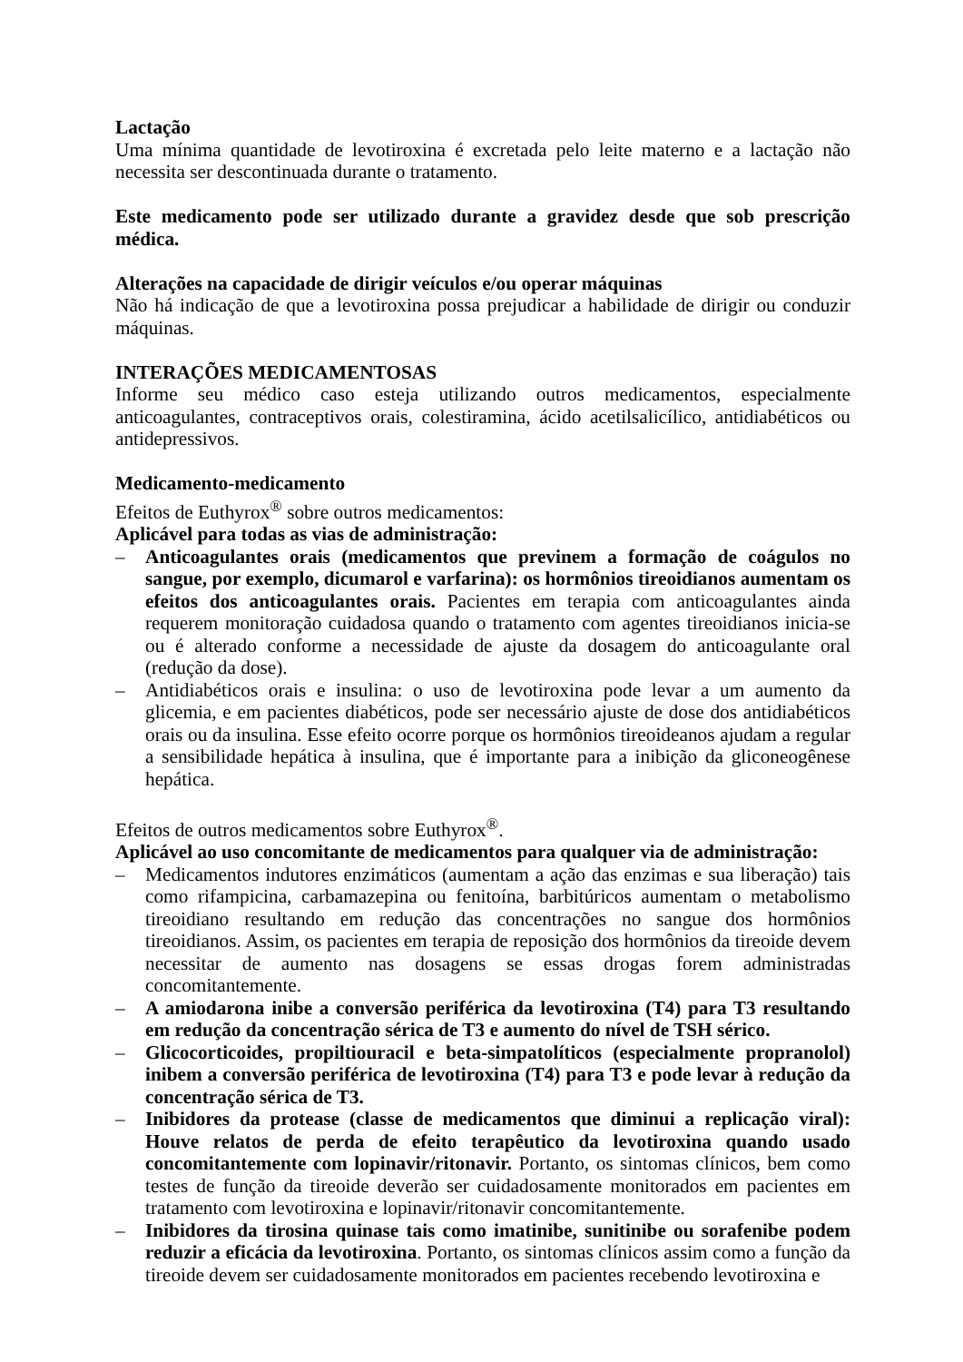Lactação
Uma mínima quantidade de levotiroxina é excretada pelo leite materno e a lactação não necessita ser descontinuada durante o tratamento.
Este medicamento pode ser utilizado durante a gravidez desde que sob prescrição médica.
Alterações na capacidade de dirigir veículos e/ou operar máquinas
Não há indicação de que a levotiroxina possa prejudicar a habilidade de dirigir ou conduzir máquinas.
INTERAÇÕES MEDICAMENTOSAS
Informe seu médico caso esteja utilizando outros medicamentos, especialmente anticoagulantes, contraceptivos orais, colestiramina, ácido acetilsalicílico, antidiabéticos ou antidepressivos.
Medicamento-medicamento
Efeitos de Euthyrox<sup>®</sup> sobre outros medicamentos:
Aplicável para todas as vias de administração:
– Anticoagulantes orais (medicamentos que previnem a formação de coágulos no sangue, por exemplo, dicumarol e varfarina): os hormônios tireoidianos aumentam os efeitos dos anticoagulantes orais. Pacientes em terapia com anticoagulantes ainda requerem monitoração cuidadosa quando o tratamento com agentes tireoidianos inicia-se ou é alterado conforme a necessidade de ajuste da dosagem do anticoagulante oral (redução da dose).
– Antidiabéticos orais e insulina: o uso de levotiroxina pode levar a um aumento da glicemia, e em pacientes diabéticos, pode ser necessário ajuste de dose dos antidiabéticos orais ou da insulina. Esse efeito ocorre porque os hormônios tireoideanos ajudam a regular a sensibilidade hepática à insulina, que é importante para a inibição da gliconeogênese hepática.
Efeitos de outros medicamentos sobre Euthyrox<sup>®</sup>.
Aplicável ao uso concomitante de medicamentos para qualquer via de administração:
– Medicamentos indutores enzimáticos (aumentam a ação das enzimas e sua liberação) tais como rifampicina, carbamazepina ou fenitoína, barbitúricos aumentam o metabolismo tireoidiano resultando em redução das concentrações no sangue dos hormônios tireoidianos. Assim, os pacientes em terapia de reposição dos hormônios da tireoide devem necessitar de aumento nas dosagens se essas drogas forem administradas concomitantemente.
– A amiodarona inibe a conversão periférica da levotiroxina (T4) para T3 resultando em redução da concentração sérica de T3 e aumento do nível de TSH sérico.
– Glicocorticoides, propiltiouracil e beta-simpatolíticos (especialmente propranolol) inibem a conversão periférica de levotiroxina (T4) para T3 e pode levar à redução da concentração sérica de T3.
– Inibidores da protease (classe de medicamentos que diminui a replicação viral): Houve relatos de perda de efeito terapêutico da levotiroxina quando usado concomitantemente com lopinavir/ritonavir. Portanto, os sintomas clínicos, bem como testes de função da tireoide deverão ser cuidadosamente monitorados em pacientes em tratamento com levotiroxina e lopinavir/ritonavir concomitantemente.
– Inibidores da tirosina quinase tais como imatinibe, sunitinibe ou sorafenibe podem reduzir a eficácia da levotiroxina. Portanto, os sintomas clínicos assim como a função da tireoide devem ser cuidadosamente monitorados em pacientes recebendo levotiroxina e